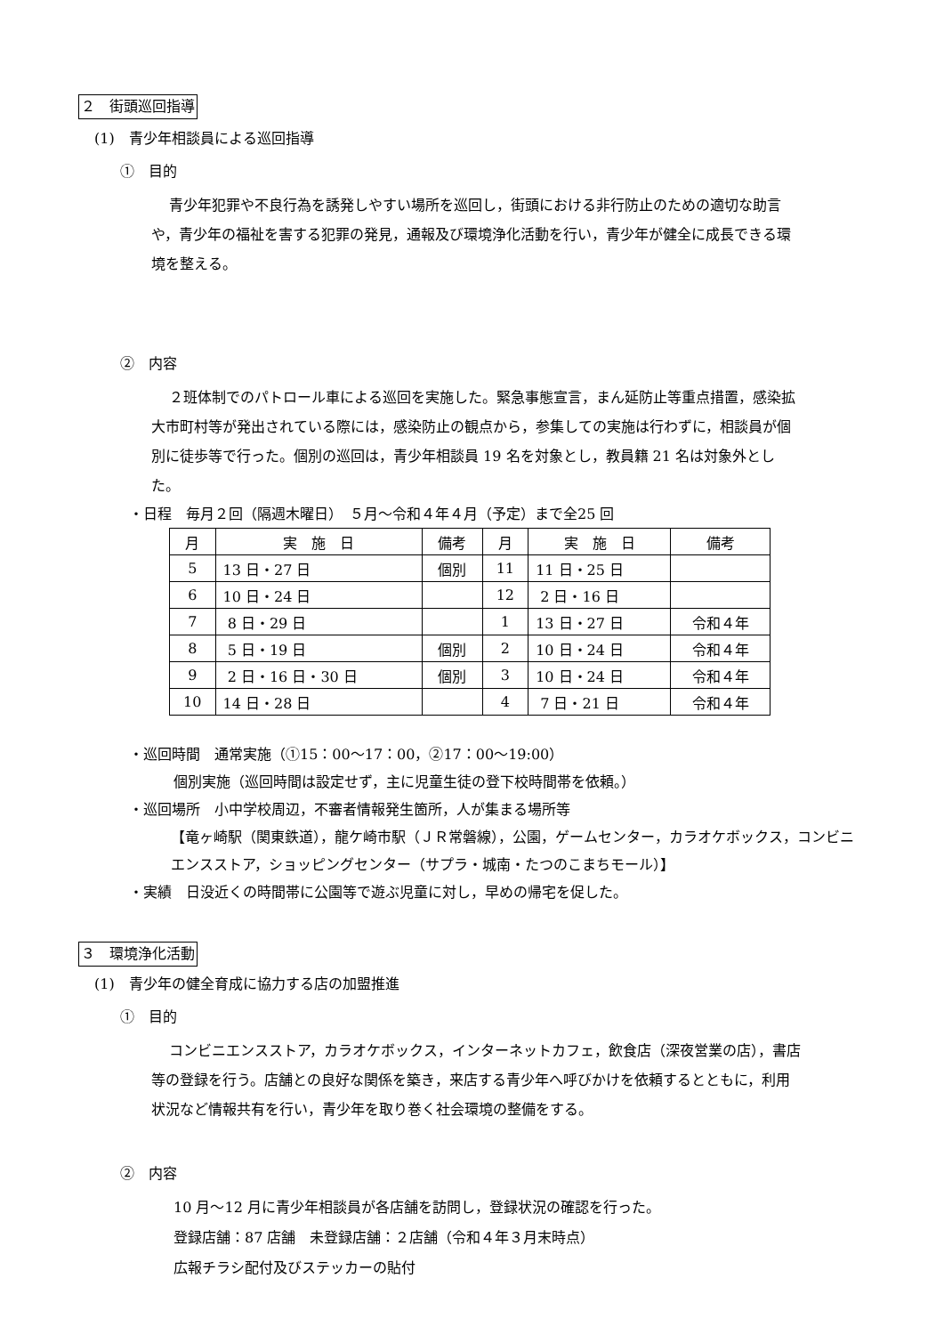２　街頭巡回指導
(1)　青少年相談員による巡回指導
①　目的
青少年犯罪や不良行為を誘発しやすい場所を巡回し，街頭における非行防止のための適切な助言や，青少年の福祉を害する犯罪の発見，通報及び環境浄化活動を行い，青少年が健全に成長できる環境を整える。
②　内容
２班体制でのパトロール車による巡回を実施した。緊急事態宣言，まん延防止等重点措置，感染拡大市町村等が発出されている際には，感染防止の観点から，参集しての実施は行わずに，相談員が個別に徒歩等で行った。個別の巡回は，青少年相談員 19 名を対象とし，教員籍 21 名は対象外とした。
・日程　毎月２回（隔週木曜日）　５月～令和４年４月（予定）まで全25 回
| 月 | 実 施 日 | 備考 | 月 | 実 施 日 | 備考 |
| 5 | 13 日・27 日 | 個別 | 11 | 11 日・25 日 | |
| 6 | 10 日・24 日 | | 12 | 2 日・16 日 | |
| 7 | 8 日・29 日 | | 1 | 13 日・27 日 | 令和４年 |
| 8 | 5 日・19 日 | 個別 | 2 | 10 日・24 日 | 令和４年 |
| 9 | 2 日・16 日・30 日 | 個別 | 3 | 10 日・24 日 | 令和４年 |
| 10 | 14 日・28 日 | | 4 | 7 日・21 日 | 令和４年 |
・巡回時間　通常実施（①15：00～17：00，②17：00～19:00）
個別実施（巡回時間は設定せず，主に児童生徒の登下校時間帯を依頼。）
・巡回場所　小中学校周辺，不審者情報発生箇所，人が集まる場所等
【竜ヶ崎駅（関東鉄道），龍ケ崎市駅（ＪＲ常磐線），公園，ゲームセンター，カラオケボックス，コンビニエンスストア，ショッピングセンター（サプラ・城南・たつのこまちモール）】
・実績　日没近くの時間帯に公園等で遊ぶ児童に対し，早めの帰宅を促した。
３　環境浄化活動
(1)　青少年の健全育成に協力する店の加盟推進
①　目的
コンビニエンスストア，カラオケボックス，インターネットカフェ，飲食店（深夜営業の店），書店等の登録を行う。店舗との良好な関係を築き，来店する青少年へ呼びかけを依頼するとともに，利用状況など情報共有を行い，青少年を取り巻く社会環境の整備をする。
②　内容
10 月～12 月に青少年相談員が各店舗を訪問し，登録状況の確認を行った。
登録店舗：87 店舗　未登録店舗：２店舗（令和４年３月末時点）
広報チラシ配付及びステッカーの貼付